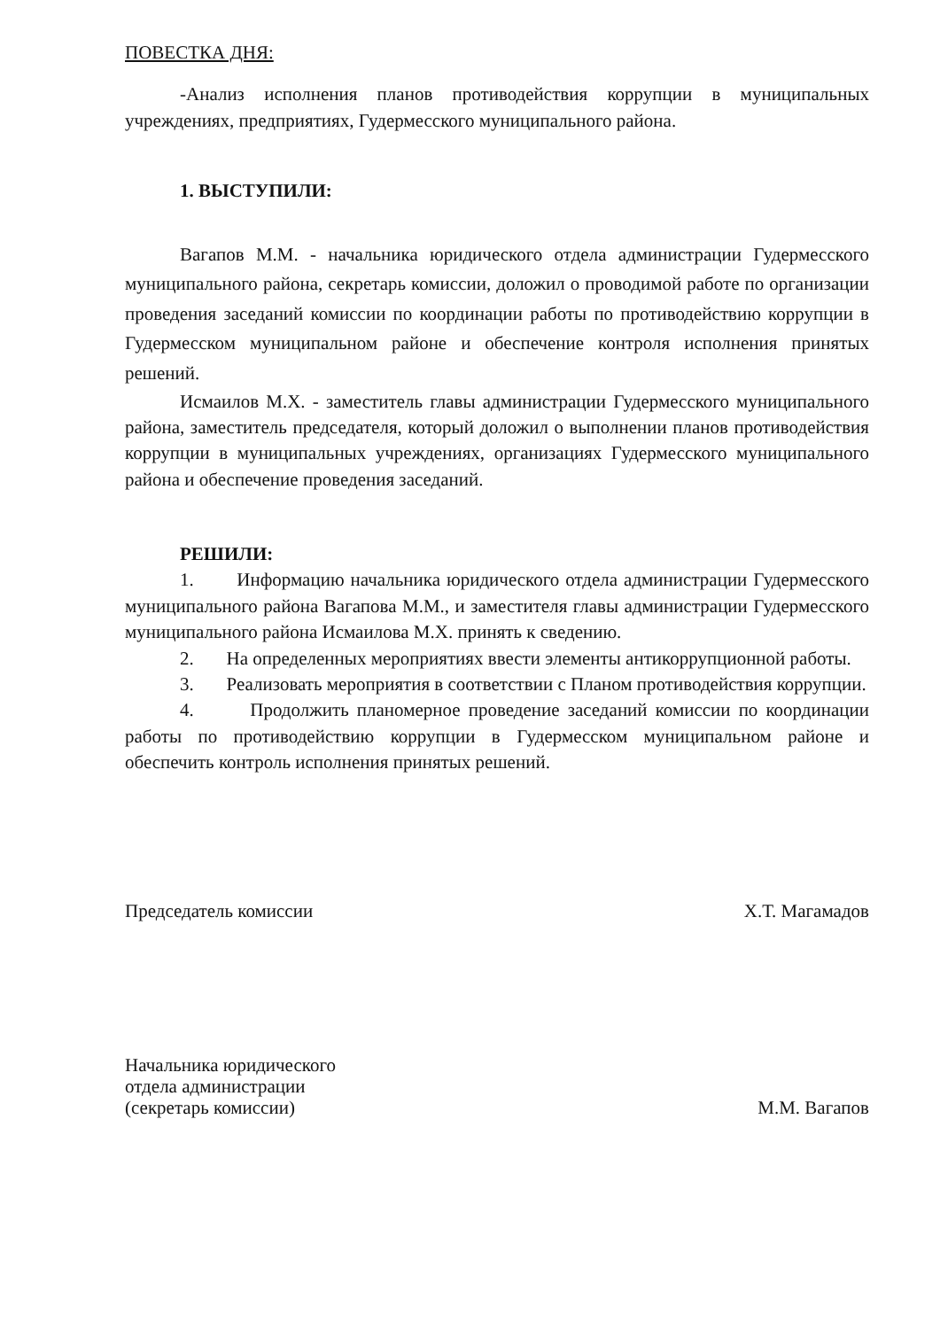ПОВЕСТКА ДНЯ:
-Анализ исполнения планов противодействия коррупции в муниципальных учреждениях, предприятиях, Гудермесского муниципального района.
1. ВЫСТУПИЛИ:
Вагапов М.М. - начальника юридического отдела администрации Гудермесского муниципального района, секретарь комиссии, доложил о проводимой работе по организации проведения заседаний комиссии по координации работы по противодействию коррупции в Гудермесском муниципальном районе и обеспечение контроля исполнения принятых решений.
Исмаилов М.Х. - заместитель главы администрации Гудермесского муниципального района, заместитель председателя, который доложил о выполнении планов противодействия коррупции в муниципальных учреждениях, организациях Гудермесского муниципального района и обеспечение проведения заседаний.
РЕШИЛИ:
1. Информацию начальника юридического отдела администрации Гудермесского муниципального района Вагапова М.М., и заместителя главы администрации Гудермесского муниципального района Исмаилова М.Х. принять к сведению.
2. На определенных мероприятиях ввести элементы антикоррупционной работы.
3. Реализовать мероприятия в соответствии с Планом противодействия коррупции.
4. Продолжить планомерное проведение заседаний комиссии по координации работы по противодействию коррупции в Гудермесском муниципальном районе и обеспечить контроль исполнения принятых решений.
Председатель комиссии Х.Т. Магамадов
Начальника юридического
отдела администрации
(секретарь комиссии) М.М. Вагапов